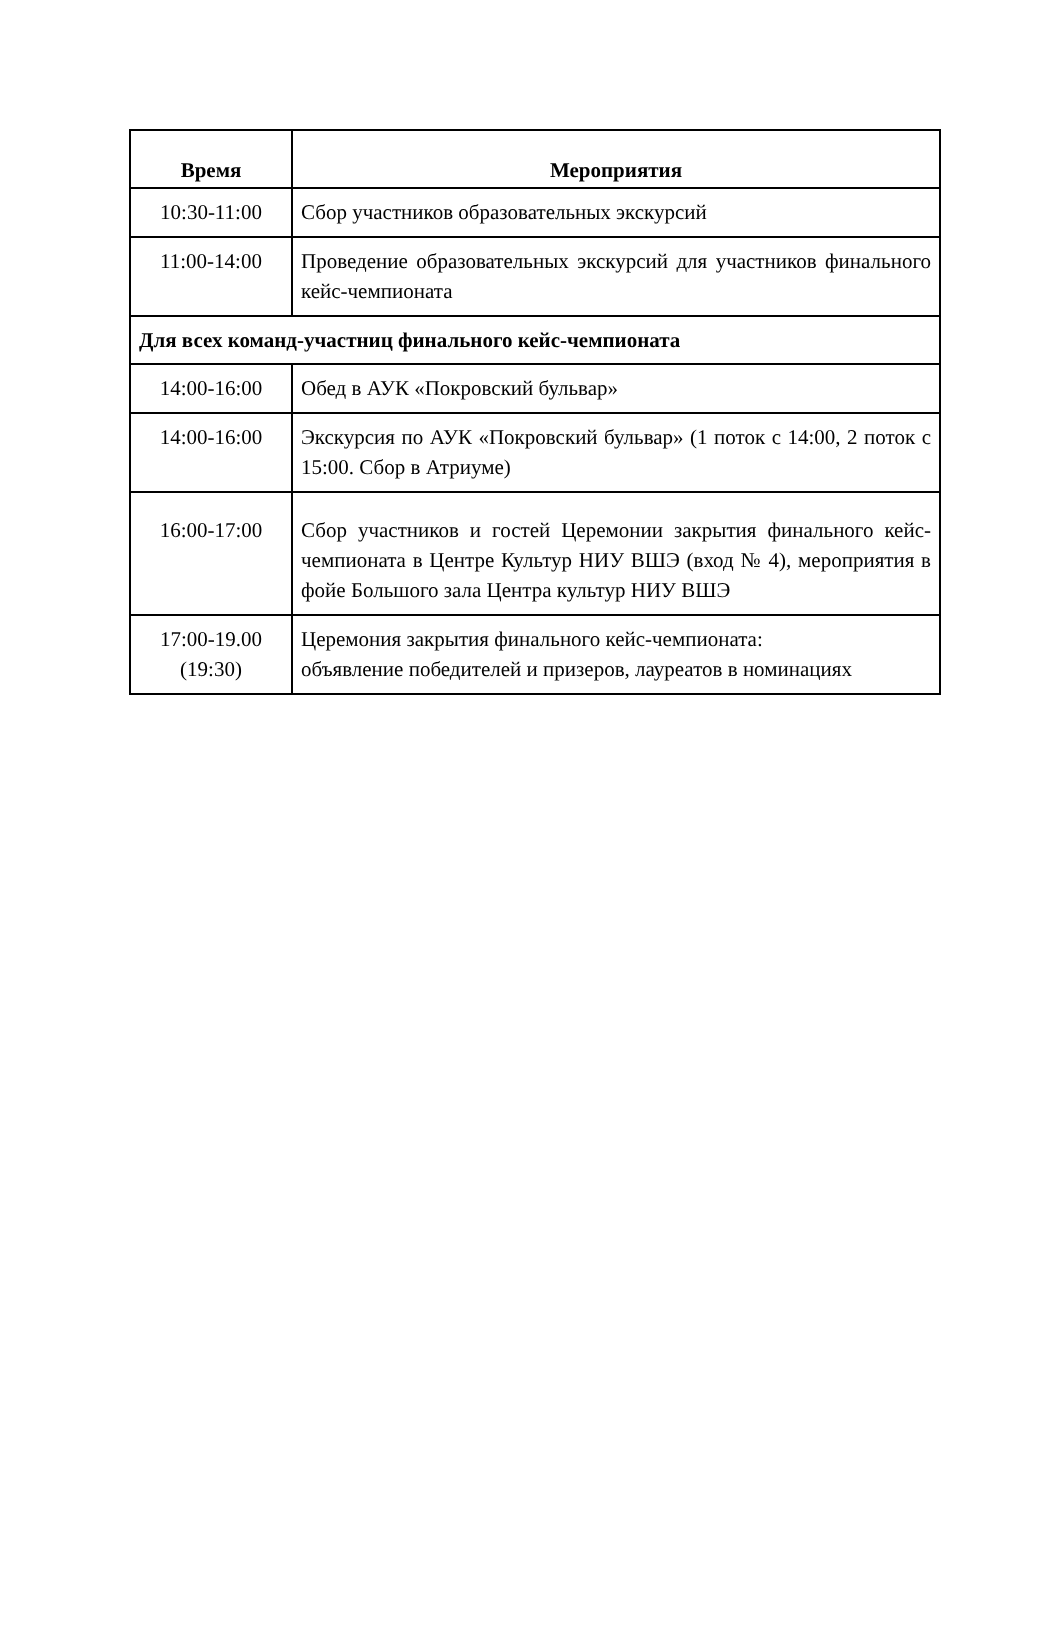| Время | Мероприятия |
| --- | --- |
| 10:30-11:00 | Сбор участников образовательных экскурсий |
| 11:00-14:00 | Проведение образовательных экскурсий для участников финального кейс-чемпионата |
| Для всех команд-участниц финального кейс-чемпионата | |
| 14:00-16:00 | Обед в АУК «Покровский бульвар» |
| 14:00-16:00 | Экскурсия по АУК «Покровский бульвар» (1 поток с 14:00, 2 поток с 15:00. Сбор в Атриуме) |
| 16:00-17:00 | Сбор участников и гостей Церемонии закрытия финального кейс-чемпионата в Центре Культур НИУ ВШЭ (вход № 4), мероприятия в фойе Большого зала Центра культур НИУ ВШЭ |
| 17:00-19.00 (19:30) | Церемония закрытия финального кейс-чемпионата: объявление победителей и призеров, лауреатов в номинациях |